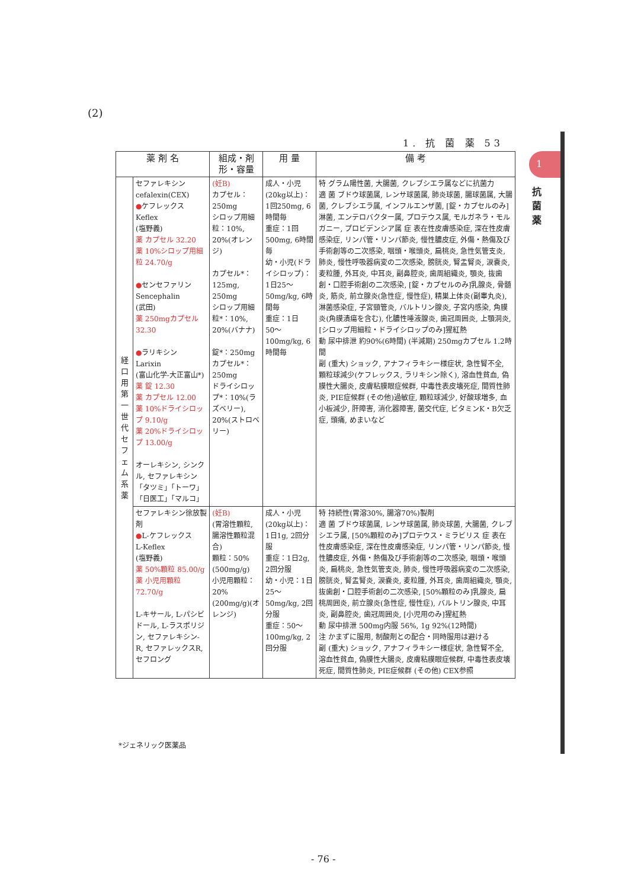(2)
1. 抗 菌 薬 53
1
抗菌薬
| 薬 剤 名 | | 組成・剤形・容量 | 用 量 | 備 考 |
| --- | --- | --- | --- | --- |
| 経口用第一世代セフェム系薬 | セファレキシン cefalexin(CEX) ● ケフレックス Keflex (塩野義) 薬 カプセル 32.20 薬 10%シロップ用細粒 24.70/g ● センセファリン Sencephalin (武田) 薬 250mgカプセル 32.30 ● ラリキシン Larixin (富山化学-大正富山*) 薬 錠 12.30 薬 カプセル 12.00 薬 10%ドライシロップ 9.10/g 薬 20%ドライシロップ 13.00/g オーレキシン, シンクル, セファレキシン「タツミ」「トーワ」「日医工」「マルコ」 | (妊B) カプセル：250mg シロップ用細粒：10%, 20%(オレンジ) カプセル*：125mg, 250mg シロップ用細粒*：10%, 20%(バナナ) 錠*：250mg カプセル*：250mg ドライシロップ*：10%(ラズベリー), 20%(ストロベリー) | 成人・小児(20kg以上)：1回250mg, 6時間毎 重症：1回500mg, 6時間毎 幼・小児(ドライシロップ)：1日25〜50mg/kg, 6時間毎 重症：1日50〜100mg/kg, 6時間毎 | 特 グラム陽性菌, 大腸菌, クレブシエラ属などに抗菌力 適 菌 ブドウ球菌属, レンサ球菌属, 肺炎球菌, 腸球菌属, 大腸菌, クレブシエラ属, インフルエンザ菌, [錠・カプセルのみ]淋菌, エンテロバクター属, プロテウス属, モルガネラ・モルガニー, プロビデンシア属 症 表在性皮膚感染症, 深在性皮膚感染症, リンパ管・リンパ節炎, 慢性膿皮症, 外傷・熱傷及び手術創等の二次感染, 咽頭・喉頭炎, 扁桃炎, 急性気管支炎, 肺炎, 慢性呼吸器病変の二次感染, 膀胱炎, 腎盂腎炎, 涙嚢炎, 麦粒腫, 外耳炎, 中耳炎, 副鼻腔炎, 歯周組織炎, 顎炎, 抜歯創・口腔手術創の二次感染, [錠・カプセルのみ]乳腺炎, 骨髄炎, 筋炎, 前立腺炎(急性症, 慢性症), 精巣上体炎(副睾丸炎), 淋菌感染症, 子宮頸管炎, バルトリン腺炎, 子宮内感染, 角膜炎(角膜潰瘍を含む), 化膿性唾液腺炎, 歯冠周囲炎, 上顎洞炎, [シロップ用細粒・ドライシロップのみ]猩紅熱 動 尿中排泄 約90%(6時間) (半減期) 250mgカプセル 1.2時間 副 (重大) ショック, アナフィラキシー様症状, 急性腎不全, 顆粒球減少(ケフレックス, ラリキシン除く), 溶血性貧血, 偽膜性大腸炎, 皮膚粘膜眼症候群, 中毒性表皮壊死症, 間質性肺炎, PIE症候群 (その他)過敏症, 顆粒球減少, 好酸球増多, 血小板減少, 肝障害, 消化器障害, 菌交代症, ビタミンK・B欠乏症, 頭痛, めまいなど |
| | セファレキシン徐放製剤 ● L-ケフレックス L-Keflex (塩野義) 薬 50%顆粒 85.00/g 薬 小児用顆粒 72.70/g L-キサール, L-パシビドール, L-ラスポリジン, セファレキシン-R, セファレックスR, セフロング | (妊B) (胃溶性顆粒, 腸溶性顆粒混合) 顆粒：50%(500mg/g) 小児用顆粒：20%(200mg/g)(オレンジ) | 成人・小児(20kg以上)：1日1g, 2回分服 重症：1日2g, 2回分服 幼・小児：1日25〜50mg/kg, 2回分服 重症：50〜100mg/kg, 2回分服 | 特 持続性(胃溶30%, 腸溶70%)製剤 適 菌 ブドウ球菌属, レンサ球菌属, 肺炎球菌, 大腸菌, クレブシエラ属, [50%顆粒のみ]プロテウス・ミラビリス 症 表在性皮膚感染症, 深在性皮膚感染症, リンパ管・リンパ節炎, 慢性膿皮症, 外傷・熱傷及び手術創等の二次感染, 咽頭・喉頭炎, 扁桃炎, 急性気管支炎, 肺炎, 慢性呼吸器病変の二次感染, 膀胱炎, 腎盂腎炎, 涙嚢炎, 麦粒腫, 外耳炎, 歯周組織炎, 顎炎, 抜歯創・口腔手術創の二次感染, [50%顆粒のみ]乳腺炎, 扁桃周囲炎, 前立腺炎(急性症, 慢性症), バルトリン腺炎, 中耳炎, 副鼻腔炎, 歯冠周囲炎, [小児用のみ]猩紅熱 動 尿中排泄 500mg内服 56%, 1g 92%(12時間) 注 かまずに服用, 制酸剤との配合・同時服用は避ける 副 (重大) ショック, アナフィラキシー様症状, 急性腎不全, 溶血性貧血, 偽膜性大腸炎, 皮膚粘膜眼症候群, 中毒性表皮壊死症, 間質性肺炎, PIE症候群 (その他) CEX参照 |
*ジェネリック医薬品
- 76 -